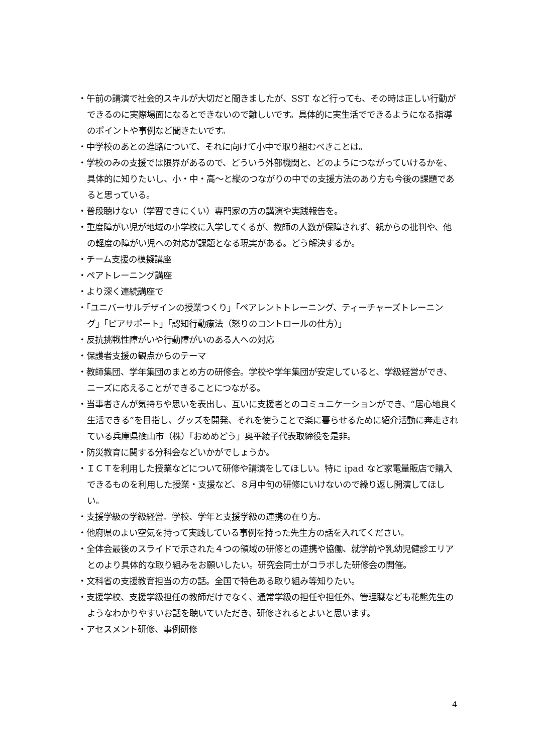・午前の講演で社会的スキルが大切だと聞きましたが、SST など行っても、その時は正しい行動ができるのに実際場面になるとできないので難しいです。具体的に実生活でできるようになる指導のポイントや事例など聞きたいです。
・中学校のあとの進路について、それに向けて小中で取り組むべきことは。
・学校のみの支援では限界があるので、どういう外部機関と、どのようにつながっていけるかを、具体的に知りたいし、小・中・高～と縦のつながりの中での支援方法のあり方も今後の課題であると思っている。
・普段聴けない（学習できにくい）専門家の方の講演や実践報告を。
・重度障がい児が地域の小学校に入学してくるが、教師の人数が保障されず、親からの批判や、他の軽度の障がい児への対応が課題となる現実がある。どう解決するか。
・チーム支援の模擬講座
・ペアトレーニング講座
・より深く連続講座で
・「ユニバーサルデザインの授業つくり」「ペアレントトレーニング、ティーチャーズトレーニング」「ピアサポート」「認知行動療法（怒りのコントロールの仕方）」
・反抗挑戦性障がいや行動障がいのある人への対応
・保護者支援の観点からのテーマ
・教師集団、学年集団のまとめ方の研修会。学校や学年集団が安定していると、学級経営ができ、ニーズに応えることができることにつながる。
・当事者さんが気持ちや思いを表出し、互いに支援者とのコミュニケーションができ、“居心地良く生活できる”を目指し、グッズを開発、それを使うことで楽に暮らせるために紹介活動に奔走されている兵庫県篠山市（株）「おめめどう」奥平綾子代表取締役を是非。
・防災教育に関する分科会などいかがでしょうか。
・ＩＣＴを利用した授業などについて研修や講演をしてほしい。特に ipad など家電量販店で購入できるものを利用した授業・支援など、８月中旬の研修にいけないので繰り返し開演してほしい。
・支援学級の学級経営。学校、学年と支援学級の連携の在り方。
・他府県のよい空気を持って実践している事例を持った先生方の話を入れてください。
・全体会最後のスライドで示された４つの領域の研修との連携や協働、就学前や乳幼児健診エリアとのより具体的な取り組みをお願いしたい。研究会同士がコラボした研修会の開催。
・文科省の支援教育担当の方の話。全国で特色ある取り組み等知りたい。
・支援学校、支援学級担任の教師だけでなく、通常学級の担任や担任外、管理職なども花熊先生のようなわかりやすいお話を聴いていただき、研修されるとよいと思います。
・アセスメント研修、事例研修
4